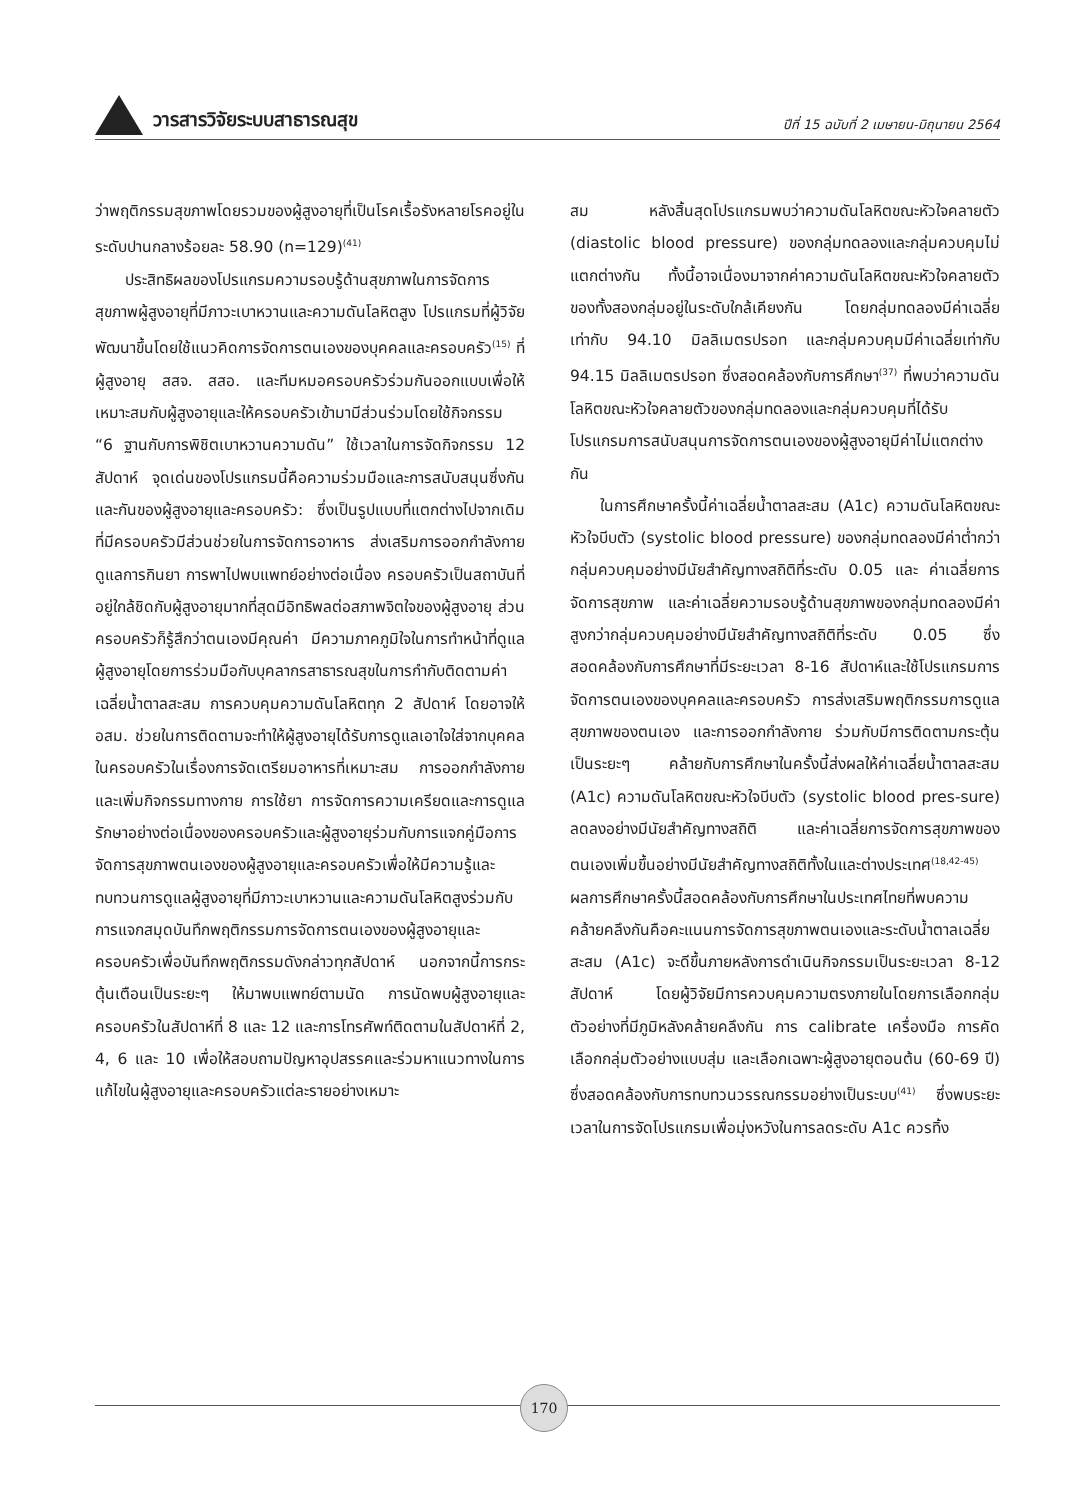วารสารวิจัยระบบสาธารณสุข
ปีที่ 15 ฉบับที่ 2 เมษายน-มิถุนายน 2564
ว่าพฤติกรรมสุขภาพโดยรวมของผู้สูงอายุที่เป็นโรคเรื้อรังหลายโรคอยู่ในระดับปานกลางร้อยละ 58.90 (n=129)<sup>(41)</sup>
ประสิทธิผลของโปรแกรมความรอบรู้ด้านสุขภาพในการจัดการสุขภาพผู้สูงอายุที่มีภาวะเบาหวานและความดันโลหิตสูง โปรแกรมที่ผู้วิจัยพัฒนาขึ้นโดยใช้แนวคิดการจัดการตนเองของบุคคลและครอบครัว<sup>(15)</sup> ที่ผู้สูงอายุ สสจ. สสอ. และทีมหมอครอบครัวร่วมกันออกแบบเพื่อให้เหมาะสมกับผู้สูงอายุและให้ครอบครัวเข้ามามีส่วนร่วมโดยใช้กิจกรรม “6 ฐานกับการพิชิตเบาหวานความดัน” ใช้เวลาในการจัดกิจกรรม 12 สัปดาห์ จุดเด่นของโปรแกรมนี้คือความร่วมมือและการสนับสนุนซึ่งกันและกันของผู้สูงอายุและครอบครัว: ซึ่งเป็นรูปแบบที่แตกต่างไปจากเดิมที่มีครอบครัวมีส่วนช่วยในการจัดการอาหาร ส่งเสริมการออกกำลังกาย ดูแลการกินยา การพาไปพบแพทย์อย่างต่อเนื่อง ครอบครัวเป็นสถาบันที่อยู่ใกล้ชิดกับผู้สูงอายุมากที่สุดมีอิทธิพลต่อสภาพจิตใจของผู้สูงอายุ ส่วนครอบครัวก็รู้สึกว่าตนเองมีคุณค่า มีความภาคภูมิใจในการทำหน้าที่ดูแลผู้สูงอายุโดยการร่วมมือกับบุคลากรสาธารณสุขในการกำกับติดตามค่าเฉลี่ยน้ำตาลสะสม การควบคุมความดันโลหิตทุก 2 สัปดาห์ โดยอาจให้ อสม. ช่วยในการติดตามจะทำให้ผู้สูงอายุได้รับการดูแลเอาใจใส่จากบุคคลในครอบครัวในเรื่องการจัดเตรียมอาหารที่เหมาะสม การออกกำลังกายและเพิ่มกิจกรรมทางกาย การใช้ยา การจัดการความเครียดและการดูแลรักษาอย่างต่อเนื่องของครอบครัวและผู้สูงอายุร่วมกับการแจกคู่มือการจัดการสุขภาพตนเองของผู้สูงอายุและครอบครัวเพื่อให้มีความรู้และทบทวนการดูแลผู้สูงอายุที่มีภาวะเบาหวานและความดันโลหิตสูงร่วมกับการแจกสมุดบันทึกพฤติกรรมการจัดการตนเองของผู้สูงอายุและครอบครัวเพื่อบันทึกพฤติกรรมดังกล่าวทุกสัปดาห์ นอกจากนี้การกระตุ้นเตือนเป็นระยะๆ ให้มาพบแพทย์ตามนัด การนัดพบผู้สูงอายุและครอบครัวในสัปดาห์ที่ 8 และ 12 และการโทรศัพท์ติดตามในสัปดาห์ที่ 2, 4, 6 และ 10 เพื่อให้สอบถามปัญหาอุปสรรคและร่วมหาแนวทางในการแก้ไขในผู้สูงอายุและครอบครัวแต่ละรายอย่างเหมาะ
สม หลังสิ้นสุดโปรแกรมพบว่าความดันโลหิตขณะหัวใจคลายตัว (diastolic blood pressure) ของกลุ่มทดลองและกลุ่มควบคุมไม่แตกต่างกัน ทั้งนี้อาจเนื่องมาจากค่าความดันโลหิตขณะหัวใจคลายตัวของทั้งสองกลุ่มอยู่ในระดับใกล้เคียงกัน โดยกลุ่มทดลองมีค่าเฉลี่ยเท่ากับ 94.10 มิลลิเมตรปรอท และกลุ่มควบคุมมีค่าเฉลี่ยเท่ากับ 94.15 มิลลิเมตรปรอท ซึ่งสอดคล้องกับการศึกษา<sup>(37)</sup> ที่พบว่าความดันโลหิตขณะหัวใจคลายตัวของกลุ่มทดลองและกลุ่มควบคุมที่ได้รับโปรแกรมการสนับสนุนการจัดการตนเองของผู้สูงอายุมีค่าไม่แตกต่างกัน
ในการศึกษาครั้งนี้ค่าเฉลี่ยน้ำตาลสะสม (A1c) ความดันโลหิตขณะหัวใจบีบตัว (systolic blood pressure) ของกลุ่มทดลองมีค่าต่ำกว่ากลุ่มควบคุมอย่างมีนัยสำคัญทางสถิติที่ระดับ 0.05 และ ค่าเฉลี่ยการจัดการสุขภาพ และค่าเฉลี่ยความรอบรู้ด้านสุขภาพของกลุ่มทดลองมีค่าสูงกว่ากลุ่มควบคุมอย่างมีนัยสำคัญทางสถิติที่ระดับ 0.05 ซึ่งสอดคล้องกับการศึกษาที่มีระยะเวลา 8-16 สัปดาห์และใช้โปรแกรมการจัดการตนเองของบุคคลและครอบครัว การส่งเสริมพฤติกรรมการดูแลสุขภาพของตนเอง และการออกกำลังกาย ร่วมกับมีการติดตามกระตุ้นเป็นระยะๆ คล้ายกับการศึกษาในครั้งนี้ส่งผลให้ค่าเฉลี่ยน้ำตาลสะสม (A1c) ความดันโลหิตขณะหัวใจบีบตัว (systolic blood pres-sure) ลดลงอย่างมีนัยสำคัญทางสถิติ และค่าเฉลี่ยการจัดการสุขภาพของตนเองเพิ่มขึ้นอย่างมีนัยสำคัญทางสถิติทั้งในและต่างประเทศ<sup>(18,42-45)</sup> ผลการศึกษาครั้งนี้สอดคล้องกับการศึกษาในประเทศไทยที่พบความคล้ายคลึงกันคือคะแนนการจัดการสุขภาพตนเองและระดับน้ำตาลเฉลี่ยสะสม (A1c) จะดีขึ้นภายหลังการดำเนินกิจกรรมเป็นระยะเวลา 8-12 สัปดาห์ โดยผู้วิจัยมีการควบคุมความตรงภายในโดยการเลือกกลุ่มตัวอย่างที่มีภูมิหลังคล้ายคลึงกัน การ calibrate เครื่องมือ การคัดเลือกกลุ่มตัวอย่างแบบสุ่ม และเลือกเฉพาะผู้สูงอายุตอนต้น (60-69 ปี) ซึ่งสอดคล้องกับการทบทวนวรรณกรรมอย่างเป็นระบบ<sup>(41)</sup> ซึ่งพบระยะเวลาในการจัดโปรแกรมเพื่อมุ่งหวังในการลดระดับ A1c ควรทิ้ง
170